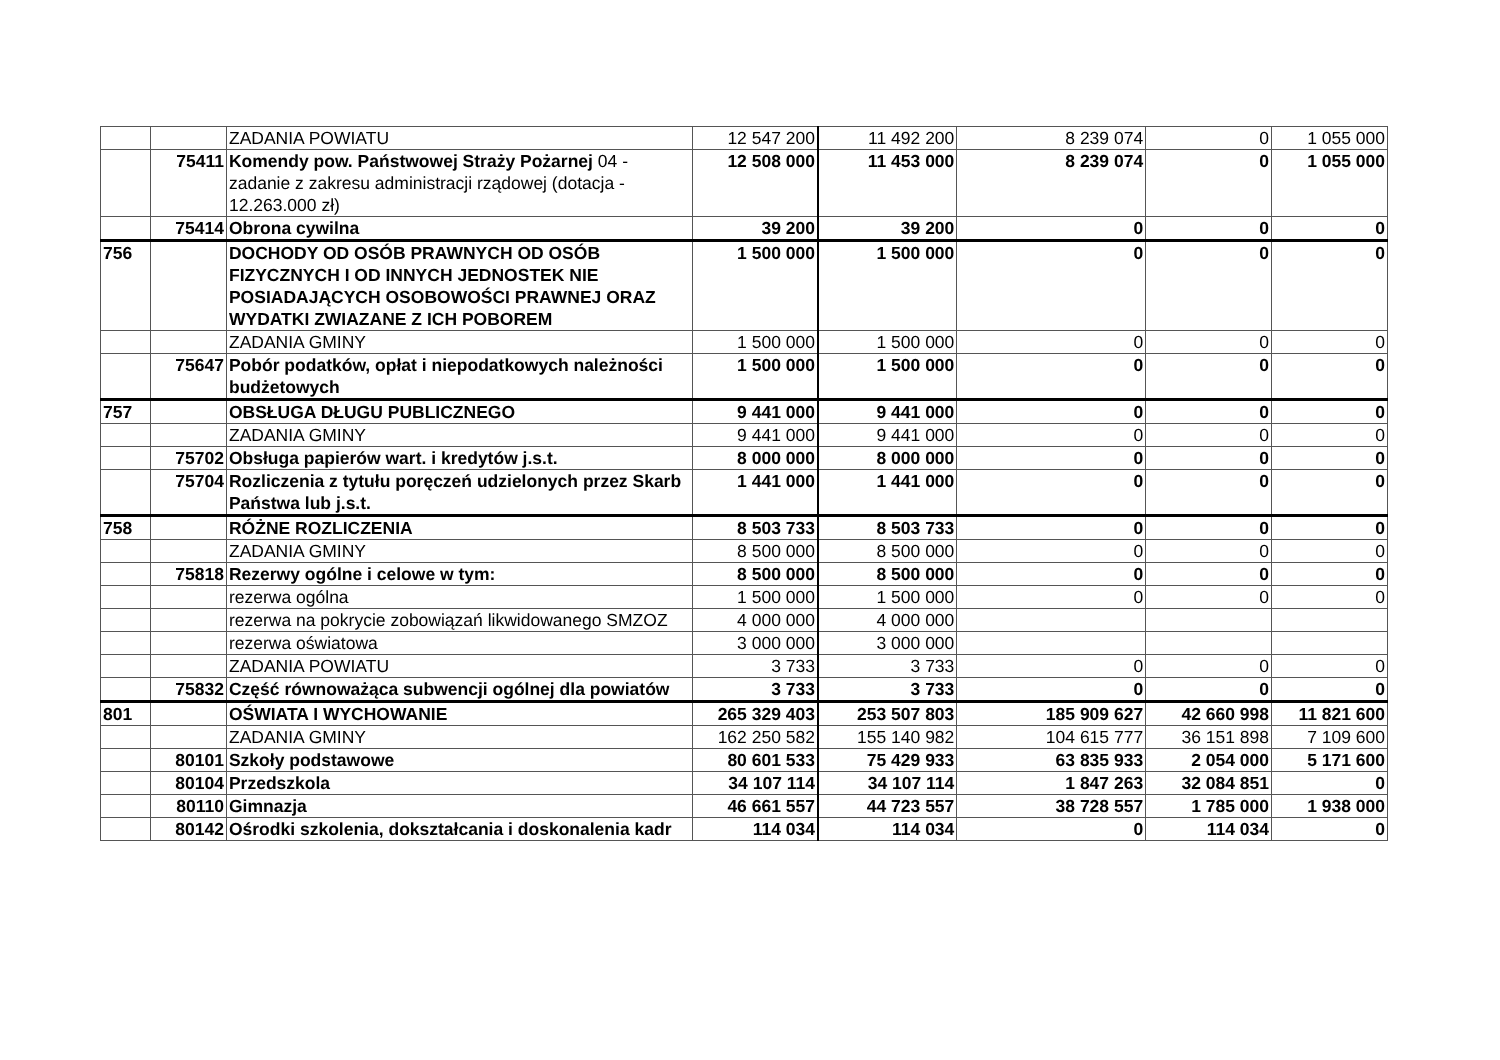| | | ZADANIA POWIATU | 12 547 200 | 11 492 200 | 8 239 074 | 0 | 1 055 000 |
| | 75411 | Komendy pow. Państwowej Straży Pożarnej 04 - zadanie z zakresu administracji rządowej (dotacja - 12.263.000 zł) | 12 508 000 | 11 453 000 | 8 239 074 | 0 | 1 055 000 |
| | 75414 | Obrona cywilna | 39 200 | 39 200 | 0 | 0 | 0 |
| 756 | | DOCHODY OD OSÓB PRAWNYCH OD OSÓB FIZYCZNYCH I OD INNYCH JEDNOSTEK NIE POSIADAJĄCYCH OSOBOWOŚCI PRAWNEJ ORAZ WYDATKI ZWIAZANE Z ICH POBOREM | 1 500 000 | 1 500 000 | 0 | 0 | 0 |
| | | ZADANIA GMINY | 1 500 000 | 1 500 000 | 0 | 0 | 0 |
| | 75647 | Pobór podatków, opłat i niepodatkowych należności budżetowych | 1 500 000 | 1 500 000 | 0 | 0 | 0 |
| 757 | | OBSŁUGA DŁUGU PUBLICZNEGO | 9 441 000 | 9 441 000 | 0 | 0 | 0 |
| | | ZADANIA GMINY | 9 441 000 | 9 441 000 | 0 | 0 | 0 |
| | 75702 | Obsługa papierów wart. i kredytów j.s.t. | 8 000 000 | 8 000 000 | 0 | 0 | 0 |
| | 75704 | Rozliczenia z tytułu poręczeń udzielonych przez Skarb Państwa lub j.s.t. | 1 441 000 | 1 441 000 | 0 | 0 | 0 |
| 758 | | RÓŻNE ROZLICZENIA | 8 503 733 | 8 503 733 | 0 | 0 | 0 |
| | | ZADANIA GMINY | 8 500 000 | 8 500 000 | 0 | 0 | 0 |
| | 75818 | Rezerwy ogólne i celowe w tym: | 8 500 000 | 8 500 000 | 0 | 0 | 0 |
| | | rezerwa ogólna | 1 500 000 | 1 500 000 | 0 | 0 | 0 |
| | | rezerwa na pokrycie zobowiązań likwidowanego SMZOZ | 4 000 000 | 4 000 000 | | | |
| | | rezerwa oświatowa | 3 000 000 | 3 000 000 | | | |
| | | ZADANIA POWIATU | 3 733 | 3 733 | 0 | 0 | 0 |
| | 75832 | Część równoważąca subwencji ogólnej dla powiatów | 3 733 | 3 733 | 0 | 0 | 0 |
| 801 | | OŚWIATA I WYCHOWANIE | 265 329 403 | 253 507 803 | 185 909 627 | 42 660 998 | 11 821 600 |
| | | ZADANIA GMINY | 162 250 582 | 155 140 982 | 104 615 777 | 36 151 898 | 7 109 600 |
| | 80101 | Szkoły podstawowe | 80 601 533 | 75 429 933 | 63 835 933 | 2 054 000 | 5 171 600 |
| | 80104 | Przedszkola | 34 107 114 | 34 107 114 | 1 847 263 | 32 084 851 | 0 |
| | 80110 | Gimnazja | 46 661 557 | 44 723 557 | 38 728 557 | 1 785 000 | 1 938 000 |
| | 80142 | Ośrodki szkolenia, dokształcania i doskonalenia kadr | 114 034 | 114 034 | 0 | 114 034 | 0 |